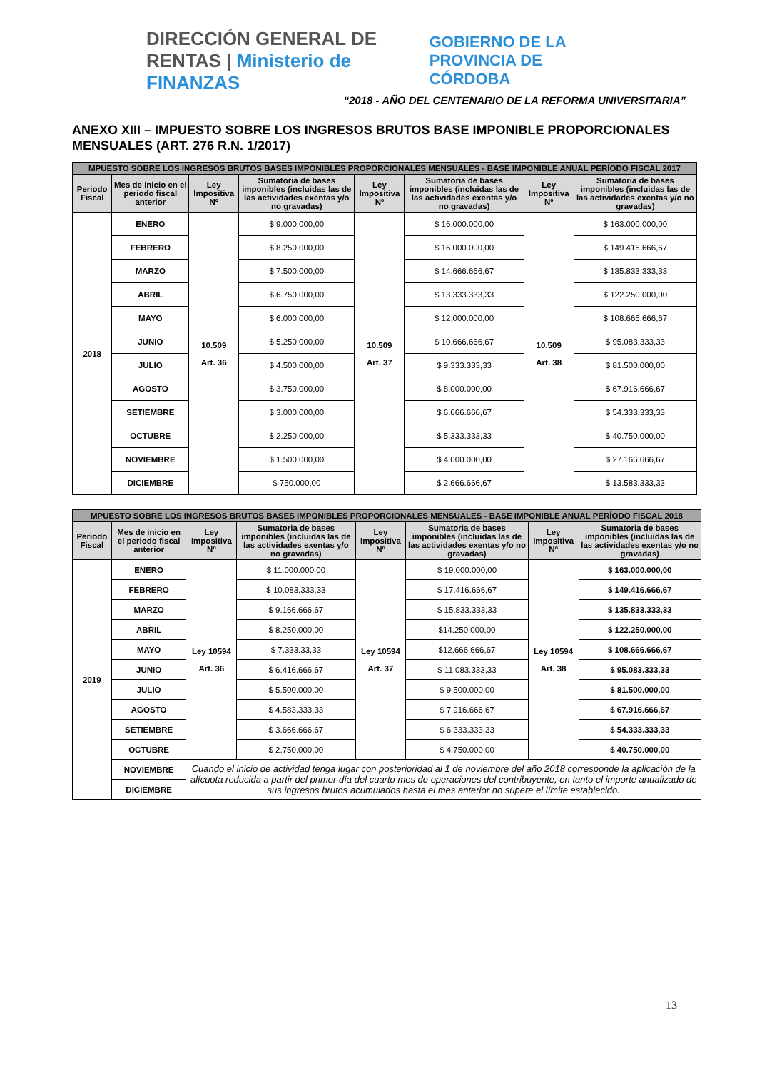DIRECCIÓN GENERAL DE RENTAS | Ministerio de FINANZAS
GOBIERNO DE LA PROVINCIA DE CÓRDOBA
“2018 - AÑO DEL CENTENARIO DE LA REFORMA UNIVERSITARIA”
ANEXO XIII – IMPUESTO SOBRE LOS INGRESOS BRUTOS BASE IMPONIBLE PROPORCIONALES MENSUALES (ART. 276 R.N. 1/2017)
| MPUESTO SOBRE LOS INGRESOS BRUTOS BASES IMPONIBLES PROPORCIONALES MENSUALES - BASE IMPONIBLE ANUAL PERÍODO FISCAL 2017 | | | | | | | |
| --- | --- | --- | --- | --- | --- | --- | --- |
| Periodo Fiscal | Mes de inicio en el periodo fiscal anterior | Ley Impositiva Nº | Sumatoria de bases imponibles (incluidas las de las actividades exentas y/o no gravadas) | Ley Impositiva Nº | Sumatoria de bases imponibles (incluidas las de las actividades exentas y/o no gravadas) | Ley Impositiva Nº | Sumatoria de bases imponibles (incluidas las de las actividades exentas y/o no gravadas) |
| 2018 | ENERO | 10.509 Art. 36 | $ 9.000.000,00 | 10.509 Art. 37 | $ 16.000.000,00 | 10.509 Art. 38 | $ 163.000.000,00 |
| | FEBRERO | | $ 8.250.000,00 | | $ 16.000.000,00 | | $ 149.416.666,67 |
| | MARZO | | $ 7.500.000,00 | | $ 14.666.666,67 | | $ 135.833.333,33 |
| | ABRIL | | $ 6.750.000,00 | | $ 13.333.333,33 | | $ 122.250.000,00 |
| | MAYO | | $ 6.000.000,00 | | $ 12.000.000,00 | | $ 108.666.666,67 |
| | JUNIO | | $ 5.250.000,00 | | $ 10.666.666,67 | | $ 95.083.333,33 |
| | JULIO | | $ 4.500.000,00 | | $ 9.333.333,33 | | $ 81.500.000,00 |
| | AGOSTO | | $ 3.750.000,00 | | $ 8.000.000,00 | | $ 67.916.666,67 |
| | SETIEMBRE | | $ 3.000.000,00 | | $ 6.666.666,67 | | $ 54.333.333,33 |
| | OCTUBRE | | $ 2.250.000,00 | | $ 5.333.333,33 | | $ 40.750.000,00 |
| | NOVIEMBRE | | $ 1.500.000,00 | | $ 4.000.000,00 | | $ 27.166.666,67 |
| | DICIEMBRE | | $ 750.000,00 | | $ 2.666.666,67 | | $ 13.583.333,33 |
| MPUESTO SOBRE LOS INGRESOS BRUTOS BASES IMPONIBLES PROPORCIONALES MENSUALES - BASE IMPONIBLE ANUAL PERÍODO FISCAL 2018 | | | | | | | |
| --- | --- | --- | --- | --- | --- | --- | --- |
| Periodo Fiscal | Mes de inicio en el periodo fiscal anterior | Ley Impositiva Nº | Sumatoria de bases imponibles (incluidas las de las actividades exentas y/o no gravadas) | Ley Impositiva Nº | Sumatoria de bases imponibles (incluidas las de las actividades exentas y/o no gravadas) | Ley Impositiva Nº | Sumatoria de bases imponibles (incluidas las de las actividades exentas y/o no gravadas) |
| 2019 | ENERO | Ley 10594 Art. 36 | $ 11.000.000,00 | Ley 10594 Art. 37 | $ 19.000.000,00 | Ley 10594 Art. 38 | $ 163.000.000,00 |
| | FEBRERO | | $ 10.083.333,33 | | $ 17.416.666,67 | | $ 149.416.666,67 |
| | MARZO | | $ 9.166.666,67 | | $ 15.833.333,33 | | $ 135.833.333,33 |
| | ABRIL | | $ 8.250.000,00 | | $14.250.000,00 | | $ 122.250.000,00 |
| | MAYO | | $ 7.333.33,33 | | $12.666.666,67 | | $ 108.666.666,67 |
| | JUNIO | | $ 6.416.666.67 | | $ 11.083.333,33 | | $ 95.083.333,33 |
| | JULIO | | $ 5.500.000,00 | | $ 9.500.000,00 | | $ 81.500.000,00 |
| | AGOSTO | | $ 4.583.333,33 | | $ 7.916.666,67 | | $ 67.916.666,67 |
| | SETIEMBRE | | $ 3.666.666,67 | | $ 6.333.333,33 | | $ 54.333.333,33 |
| | OCTUBRE | | $ 2.750.000,00 | | $ 4.750.000,00 | | $ 40.750.000,00 |
| | NOVIEMBRE | Cuando el inicio de actividad tenga lugar con posterioridad al 1 de noviembre del año 2018 corresponde la aplicación de la alícuota reducida a partir del primer día del cuarto mes de operaciones del contribuyente, en tanto el importe anualizado de sus ingresos brutos acumulados hasta el mes anterior no supere el límite establecido. | | | | | |
| | DICIEMBRE | | | | | | |
13